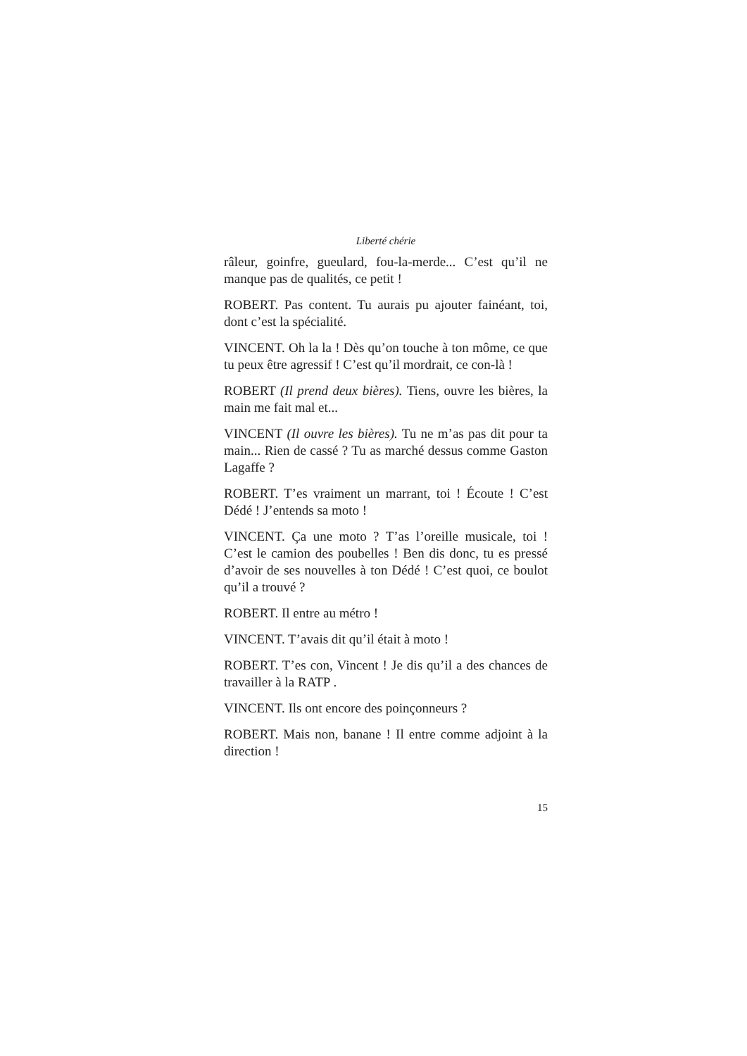Liberté chérie
râleur, goinfre, gueulard, fou-la-merde... C’est qu’il ne manque pas de qualités, ce petit !
ROBERT. Pas content. Tu aurais pu ajouter fainéant, toi, dont c’est la spécialité.
VINCENT. Oh la la ! Dès qu’on touche à ton môme, ce que tu peux être agressif ! C’est qu’il mordrait, ce con-là !
ROBERT (Il prend deux bières). Tiens, ouvre les bières, la main me fait mal et...
VINCENT (Il ouvre les bières). Tu ne m’as pas dit pour ta main... Rien de cassé ? Tu as marché dessus comme Gaston Lagaffe ?
ROBERT. T’es vraiment un marrant, toi ! Écoute ! C’est Dédé ! J’entends sa moto !
VINCENT. Ça une moto ? T’as l’oreille musicale, toi ! C’est le camion des poubelles ! Ben dis donc, tu es pressé d’avoir de ses nouvelles à ton Dédé ! C’est quoi, ce boulot qu’il a trouvé ?
ROBERT. Il entre au métro !
VINCENT. T’avais dit qu’il était à moto !
ROBERT. T’es con, Vincent ! Je dis qu’il a des chances de travailler à la RATP .
VINCENT. Ils ont encore des poinçonneurs ?
ROBERT. Mais non, banane ! Il entre comme adjoint à la direction !
15